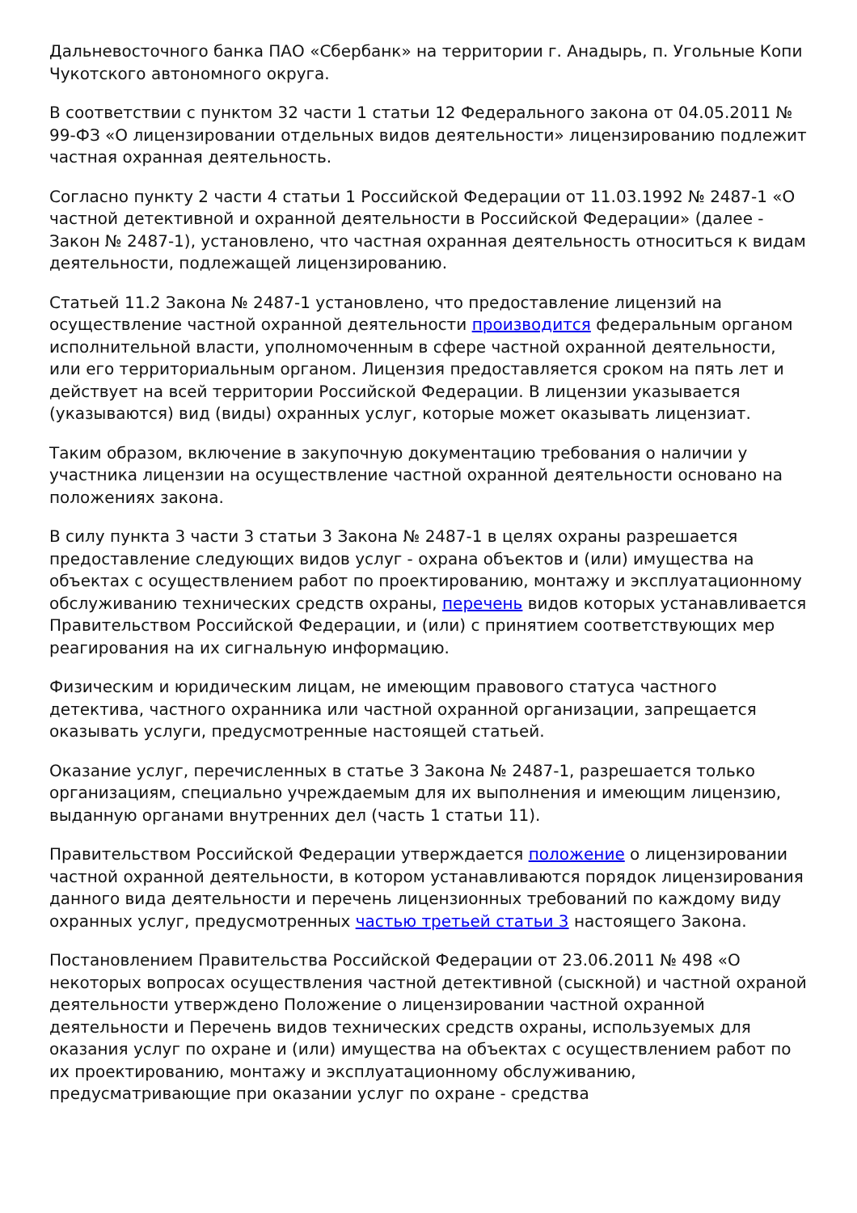Дальневосточного банка ПАО «Сбербанк» на территории г. Анадырь, п. Угольные Копи Чукотского автономного округа.
В соответствии с пунктом 32 части 1 статьи 12 Федерального закона от 04.05.2011 № 99-ФЗ «О лицензировании отдельных видов деятельности» лицензированию подлежит частная охранная деятельность.
Согласно пункту 2 части 4 статьи 1 Российской Федерации от 11.03.1992 № 2487-1 «О частной детективной и охранной деятельности в Российской Федерации» (далее - Закон № 2487-1), установлено, что частная охранная деятельность относиться к видам деятельности, подлежащей лицензированию.
Статьей 11.2 Закона № 2487-1 установлено, что предоставление лицензий на осуществление частной охранной деятельности производится федеральным органом исполнительной власти, уполномоченным в сфере частной охранной деятельности, или его территориальным органом. Лицензия предоставляется сроком на пять лет и действует на всей территории Российской Федерации. В лицензии указывается (указываются) вид (виды) охранных услуг, которые может оказывать лицензиат.
Таким образом, включение в закупочную документацию требования о наличии у участника лицензии на осуществление частной охранной деятельности основано на положениях закона.
В силу пункта 3 части 3 статьи 3 Закона № 2487-1 в целях охраны разрешается предоставление следующих видов услуг - охрана объектов и (или) имущества на объектах с осуществлением работ по проектированию, монтажу и эксплуатационному обслуживанию технических средств охраны, перечень видов которых устанавливается Правительством Российской Федерации, и (или) с принятием соответствующих мер реагирования на их сигнальную информацию.
Физическим и юридическим лицам, не имеющим правового статуса частного детектива, частного охранника или частной охранной организации, запрещается оказывать услуги, предусмотренные настоящей статьей.
Оказание услуг, перечисленных в статье 3 Закона № 2487-1, разрешается только организациям, специально учреждаемым для их выполнения и имеющим лицензию, выданную органами внутренних дел (часть 1 статьи 11).
Правительством Российской Федерации утверждается положение о лицензировании частной охранной деятельности, в котором устанавливаются порядок лицензирования данного вида деятельности и перечень лицензионных требований по каждому виду охранных услуг, предусмотренных частью третьей статьи 3 настоящего Закона.
Постановлением Правительства Российской Федерации от 23.06.2011 № 498 «О некоторых вопросах осуществления частной детективной (сыскной) и частной охраной деятельности утверждено Положение о лицензировании частной охранной деятельности и Перечень видов технических средств охраны, используемых для оказания услуг по охране и (или) имущества на объектах с осуществлением работ по их проектированию, монтажу и эксплуатационному обслуживанию, предусматривающие при оказании услуг по охране - средства